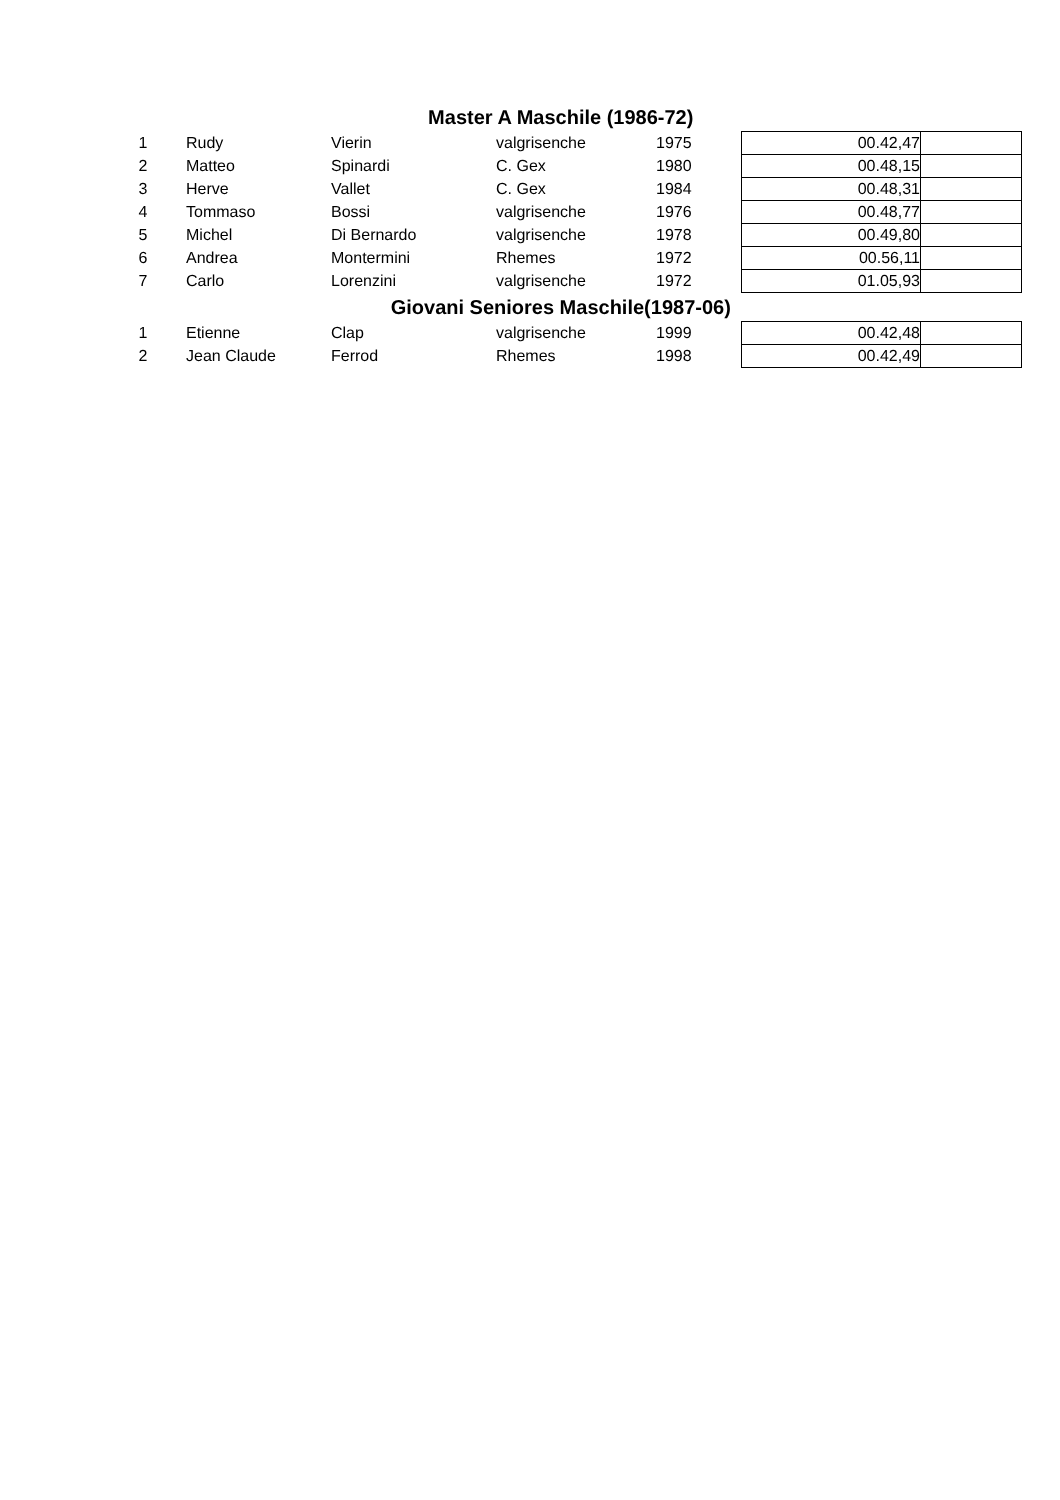| Master A Maschile (1986-72) | | | | | | |
| 1 | Rudy | Vierin | valgrisenche | 1975 | 00.42,47 | |
| 2 | Matteo | Spinardi | C. Gex | 1980 | 00.48,15 | |
| 3 | Herve | Vallet | C. Gex | 1984 | 00.48,31 | |
| 4 | Tommaso | Bossi | valgrisenche | 1976 | 00.48,77 | |
| 5 | Michel | Di Bernardo | valgrisenche | 1978 | 00.49,80 | |
| 6 | Andrea | Montermini | Rhemes | 1972 | 00.56,11 | |
| 7 | Carlo | Lorenzini | valgrisenche | 1972 | 01.05,93 | |
| Giovani Seniores Maschile(1987-06) | | | | | | |
| 1 | Etienne | Clap | valgrisenche | 1999 | 00.42,48 | |
| 2 | Jean Claude | Ferrod | Rhemes | 1998 | 00.42,49 | |